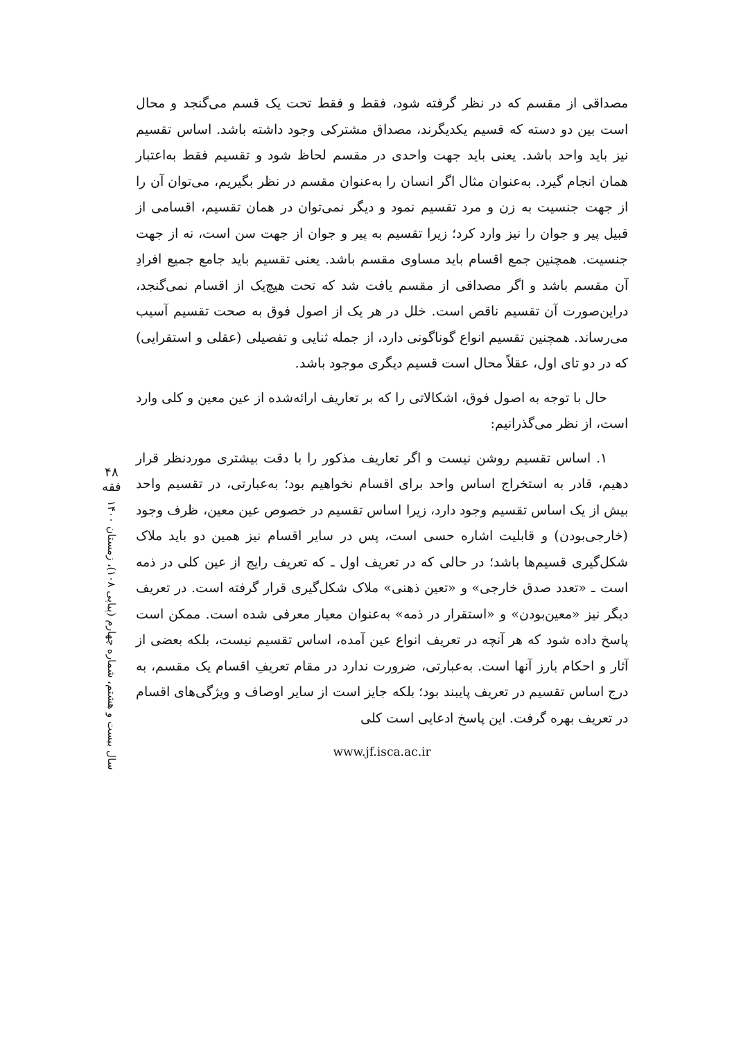مصداقی از مقسم که در نظر گرفته شود، فقط و فقط تحت یک قسم می‌گنجد و محال است بین دو دسته که قسیم یکدیگرند، مصداق مشترکی وجود داشته باشد. اساس تقسیم نیز باید واحد باشد. یعنی باید جهت واحدی در مقسم لحاظ شود و تقسیم فقط به‌اعتبار همان انجام گیرد. به‌عنوان مثال اگر انسان را به‌عنوان مقسم در نظر بگیریم، می‌توان آن را از جهت جنسیت به زن و مرد تقسیم نمود و دیگر نمی‌توان در همان تقسیم، اقسامی از قبیل پیر و جوان را نیز وارد کرد؛ زیرا تقسیم به پیر و جوان از جهت سن است، نه از جهت جنسیت. همچنین جمع اقسام باید مساوی مقسم باشد. یعنی تقسیم باید جامع جمیع افرادِ آن مقسم باشد و اگر مصداقی از مقسم یافت شد که تحت هیچ‌یک از اقسام نمی‌گنجد، دراین‌صورت آن تقسیم ناقص است. خلل در هر یک از اصول فوق به صحت تقسیم آسیب می‌رساند. همچنین تقسیم انواع گوناگونی دارد، از جمله ثنایی و تفصیلی (عقلی و استقرایی) که در دو تای اول، عقلاً محال است قسیم دیگری موجود باشد.
حال با توجه به اصول فوق، اشکالاتی را که بر تعاریف ارائه‌شده از عین معین و کلی وارد است، از نظر می‌گذرانیم:
۱. اساس تقسیم روشن نیست و اگر تعاریف مذکور را با دقت بیشتری موردنظر قرار دهیم، قادر به استخراج اساس واحد برای اقسام نخواهیم بود؛ به‌عبارتی، در تقسیم واحد بیش از یک اساس تقسیم وجود دارد، زیرا اساس تقسیم در خصوص عین معین، ظرف وجود (خارجی‌بودن) و قابلیت اشاره حسی است، پس در سایر اقسام نیز همین دو باید ملاک شکل‌گیری قسیم‌ها باشد؛ در حالی که در تعریف اول ـ که تعریف رایج از عین کلی در ذمه است ـ «تعدد صدق خارجی» و «تعین ذهنی» ملاک شکل‌گیری قرار گرفته است. در تعریف دیگر نیز «معین‌بودن» و «استقرار در ذمه» به‌عنوان معیار معرفی شده است. ممکن است پاسخ داده شود که هر آنچه در تعریف انواع عین آمده، اساس تقسیم نیست، بلکه بعضی از آثار و احکام بارز آنها است. به‌عبارتی، ضرورت ندارد در مقام تعریفِ اقسام یک مقسم، به درج اساس تقسیم در تعریف پایبند بود؛ بلکه جایز است از سایر اوصاف و ویژگی‌های اقسام در تعریف بهره گرفت. این پاسخ ادعایی است کلی
www.jf.isca.ac.ir
۴۸
فقه
سال بیست و هشتم، شماره چهارم (پیاپی ۱۰۸)، زمستان ۱۴۰۰